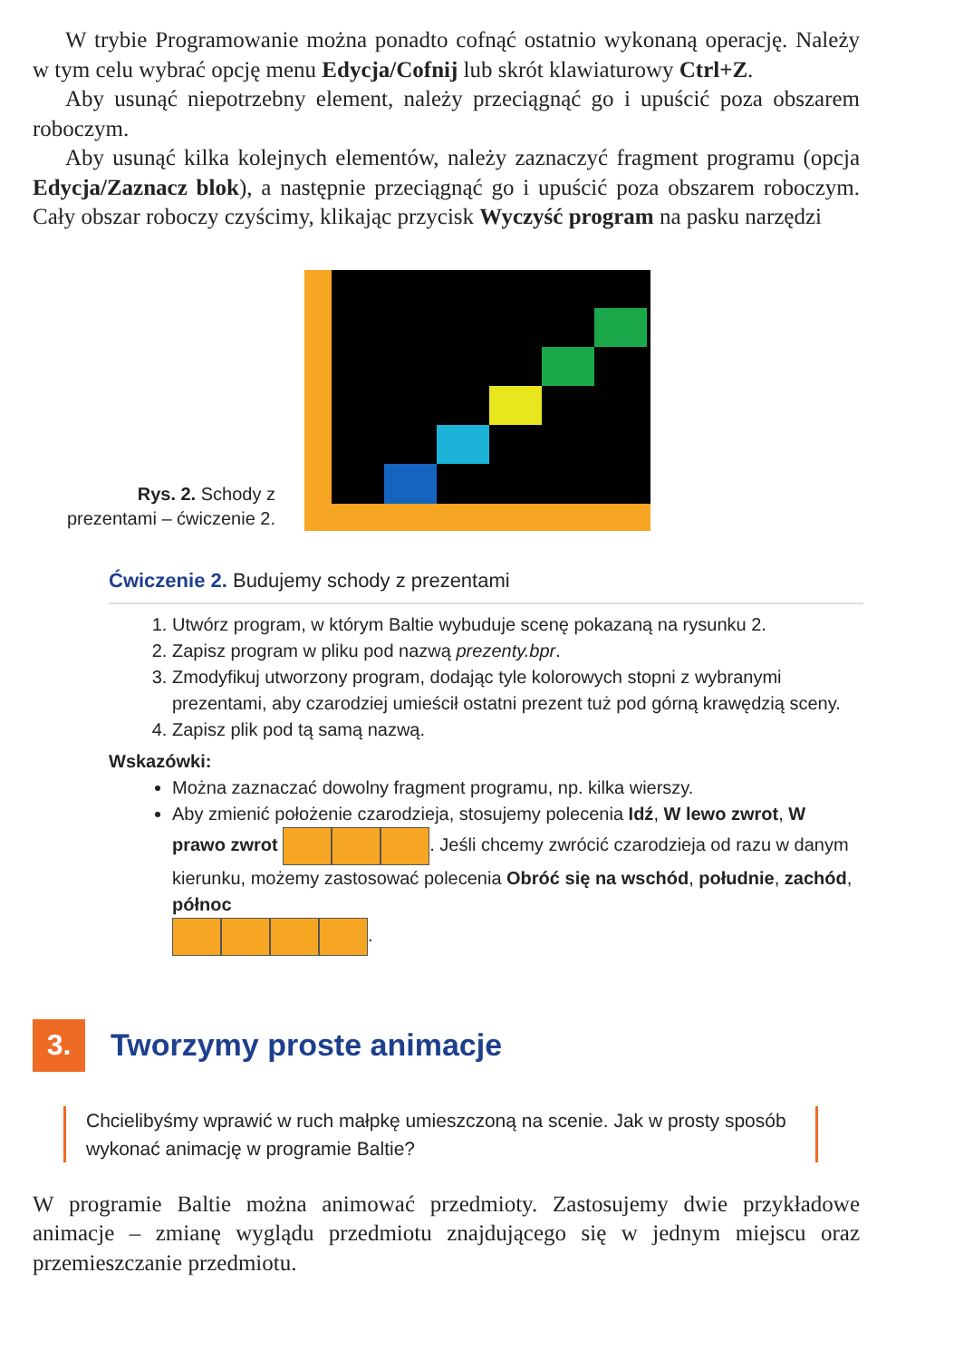W trybie Programowanie można ponadto cofnąć ostatnio wykonaną operację. Należy w tym celu wybrać opcję menu Edycja/Cofnij lub skrót klawiaturowy Ctrl+Z.
Aby usunąć niepotrzebny element, należy przeciągnąć go i upuścić poza obszarem roboczym.
Aby usunąć kilka kolejnych elementów, należy zaznaczyć fragment programu (opcja Edycja/Zaznacz blok), a następnie przeciągnąć go i upuścić poza obszarem roboczym. Cały obszar roboczy czyścimy, klikając przycisk Wyczyść program na pasku narzędzi
Rys. 2. Schody z prezentami – ćwiczenie 2.
Ćwiczenie 2. Budujemy schody z prezentami
1. Utwórz program, w którym Baltie wybuduje scenę pokazaną na rysunku 2.
2. Zapisz program w pliku pod nazwą prezenty.bpr.
3. Zmodyfikuj utworzony program, dodając tyle kolorowych stopni z wybranymi prezentami, aby czarodziej umieścił ostatni prezent tuż pod górną krawędzią sceny.
4. Zapisz plik pod tą samą nazwą.
Wskazówki:
Można zaznaczać dowolny fragment programu, np. kilka wierszy.
Aby zmienić położenie czarodzieja, stosujemy polecenia Idź, W lewo zwrot, W prawo zwrot . Jeśli chcemy zwrócić czarodzieja od razu w danym kierunku, możemy zastosować polecenia Obróć się na wschód, południe, zachód, północ
.
3.
Tworzymy proste animacje
Chcielibyśmy wprawić w ruch małpkę umieszczoną na scenie. Jak w prosty sposób wykonać animację w programie Baltie?
W programie Baltie można animować przedmioty. Zastosujemy dwie przykładowe animacje – zmianę wyglądu przedmiotu znajdującego się w jednym miejscu oraz przemieszczanie przedmiotu.